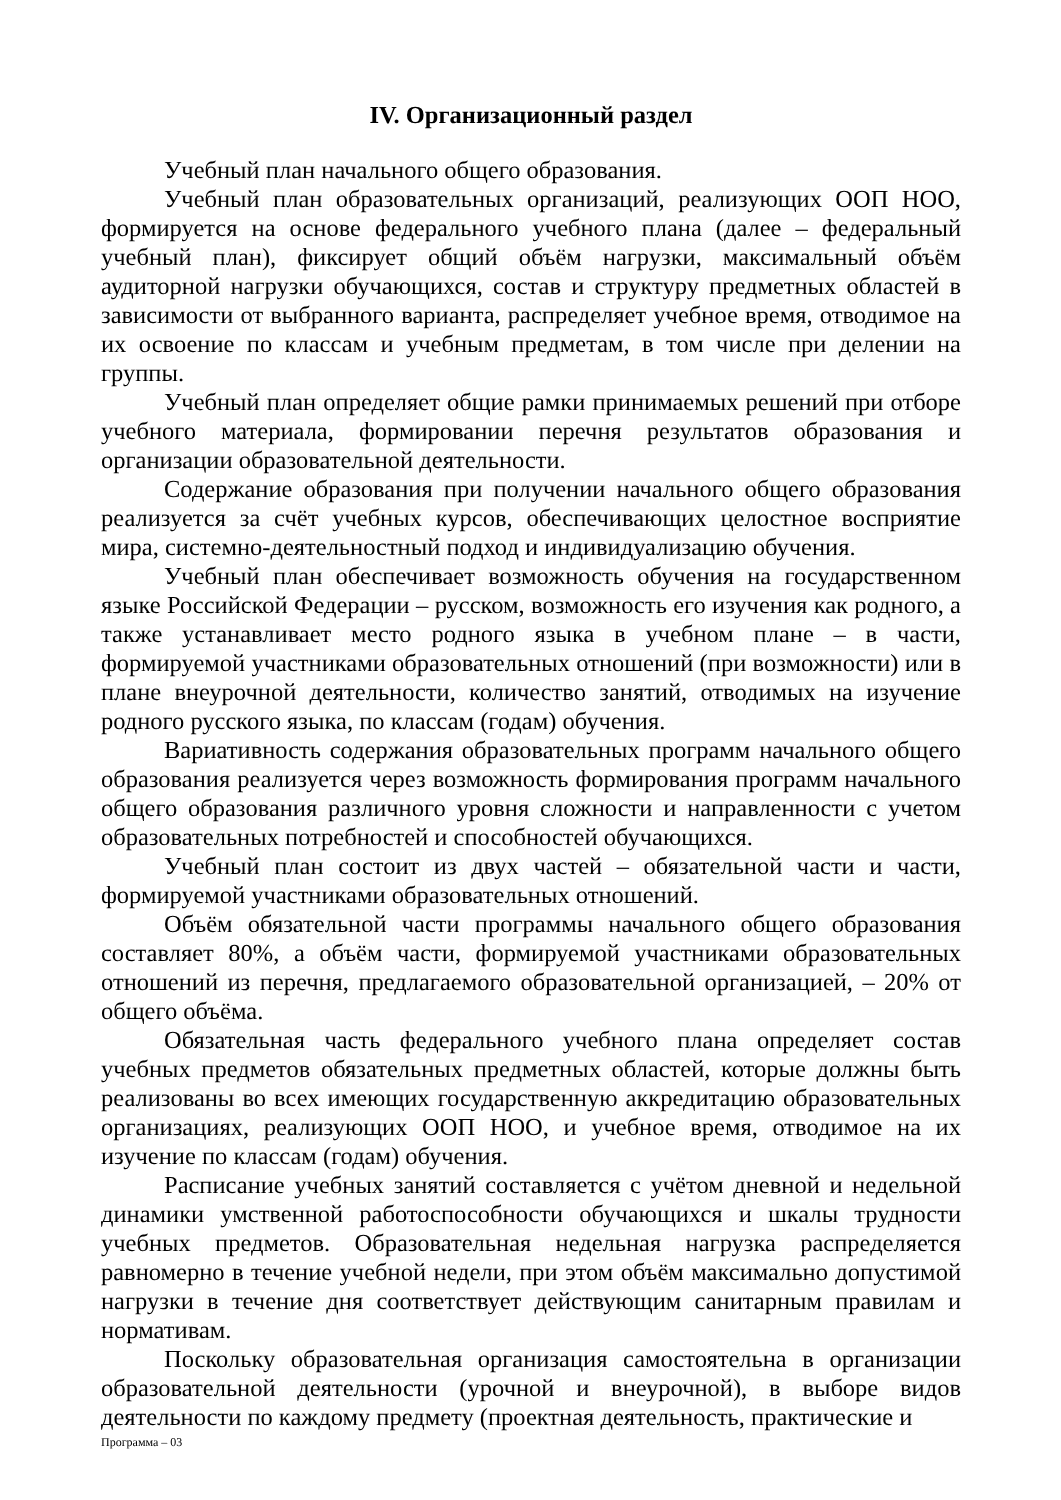IV. Организационный раздел
Учебный план начального общего образования.
Учебный план образовательных организаций, реализующих ООП НОО, формируется на основе федерального учебного плана (далее – федеральный учебный план), фиксирует общий объём нагрузки, максимальный объём аудиторной нагрузки обучающихся, состав и структуру предметных областей в зависимости от выбранного варианта, распределяет учебное время, отводимое на их освоение по классам и учебным предметам, в том числе при делении на группы.
Учебный план определяет общие рамки принимаемых решений при отборе учебного материала, формировании перечня результатов образования и организации образовательной деятельности.
Содержание образования при получении начального общего образования реализуется за счёт учебных курсов, обеспечивающих целостное восприятие мира, системно-деятельностный подход и индивидуализацию обучения.
Учебный план обеспечивает возможность обучения на государственном языке Российской Федерации – русском, возможность его изучения как родного, а также устанавливает место родного языка в учебном плане – в части, формируемой участниками образовательных отношений (при возможности) или в плане внеурочной деятельности, количество занятий, отводимых на изучение родного русского языка, по классам (годам) обучения.
Вариативность содержания образовательных программ начального общего образования реализуется через возможность формирования программ начального общего образования различного уровня сложности и направленности с учетом образовательных потребностей и способностей обучающихся.
Учебный план состоит из двух частей – обязательной части и части, формируемой участниками образовательных отношений.
Объём обязательной части программы начального общего образования составляет 80%, а объём части, формируемой участниками образовательных отношений из перечня, предлагаемого образовательной организацией, – 20% от общего объёма.
Обязательная часть федерального учебного плана определяет состав учебных предметов обязательных предметных областей, которые должны быть реализованы во всех имеющих государственную аккредитацию образовательных организациях, реализующих ООП НОО, и учебное время, отводимое на их изучение по классам (годам) обучения.
Расписание учебных занятий составляется с учётом дневной и недельной динамики умственной работоспособности обучающихся и шкалы трудности учебных предметов. Образовательная недельная нагрузка распределяется равномерно в течение учебной недели, при этом объём максимально допустимой нагрузки в течение дня соответствует действующим санитарным правилам и нормативам.
Поскольку образовательная организация самостоятельна в организации образовательной деятельности (урочной и внеурочной), в выборе видов деятельности по каждому предмету (проектная деятельность, практические и
Программа – 03